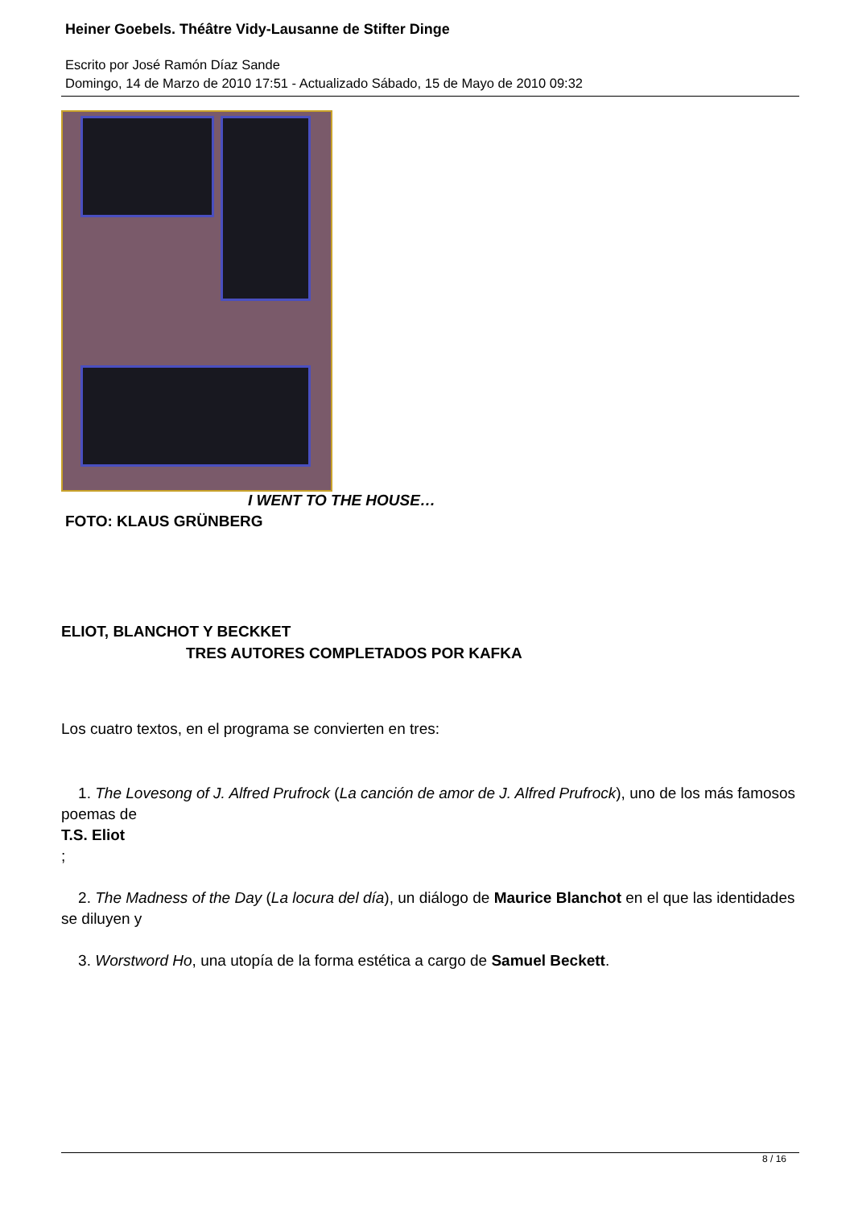Heiner Goebels. Théâtre Vidy-Lausanne de Stifter Dinge
Escrito por José Ramón Díaz Sande
Domingo, 14 de Marzo de 2010 17:51 - Actualizado Sábado, 15 de Mayo de 2010 09:32
I WENT TO THE HOUSE…
FOTO: KLAUS GRÜNBERG
ELIOT, BLANCHOT Y BECKKET
TRES AUTORES COMPLETADOS POR KAFKA
Los cuatro textos, en el programa se convierten en tres:
1. The Lovesong of J. Alfred Prufrock (La canción de amor de J. Alfred Prufrock), uno de los más famosos poemas de
T.S. Eliot
;
2. The Madness of the Day (La locura del día), un diálogo de Maurice Blanchot en el que las identidades se diluyen y
3. Worstword Ho, una utopía de la forma estética a cargo de Samuel Beckett.
8 / 16